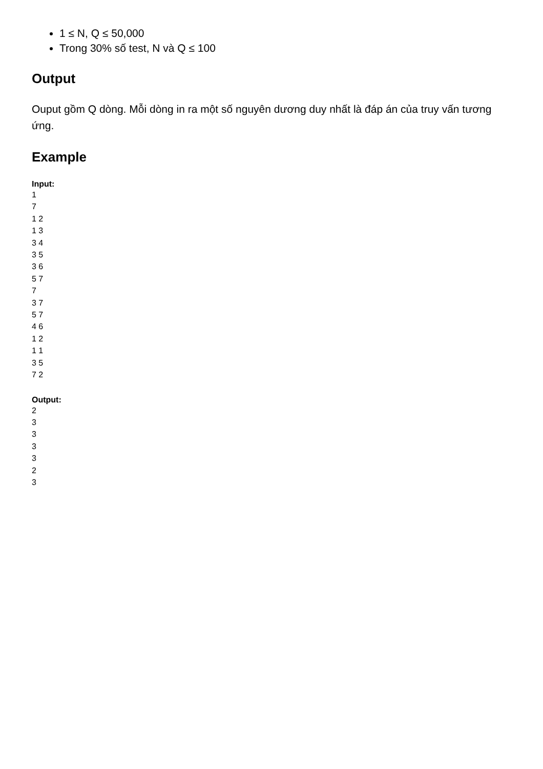1 ≤ N, Q ≤ 50,000
Trong 30% số test, N và Q ≤ 100
Output
Ouput gồm Q dòng. Mỗi dòng in ra một số nguyên dương duy nhất là đáp án của truy vấn tương ứng.
Example
Input:
1
7
1 2
1 3
3 4
3 5
3 6
5 7
7
3 7
5 7
4 6
1 2
1 1
3 5
7 2
Output:
2
3
3
3
3
2
3